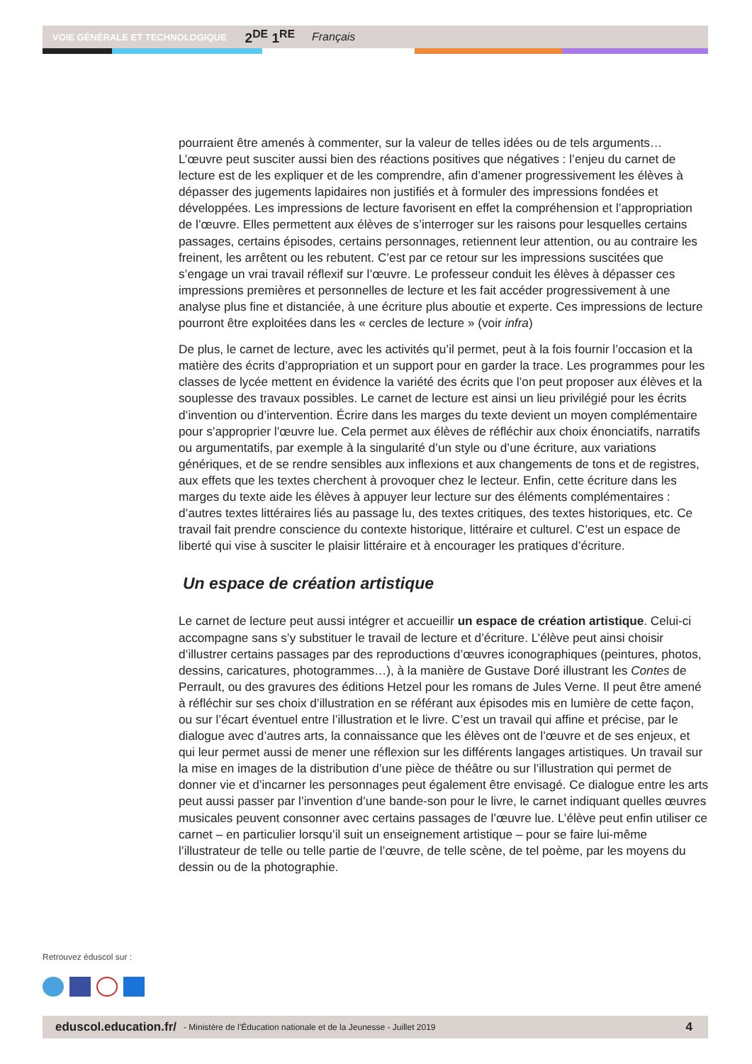VOIE GÉNÉRALE ET TECHNOLOGIQUE 2<sup>DE</sup> 1<sup>RE</sup> Français
pourraient être amenés à commenter, sur la valeur de telles idées ou de tels arguments… L’œuvre peut susciter aussi bien des réactions positives que négatives : l’enjeu du carnet de lecture est de les expliquer et de les comprendre, afin d’amener progressivement les élèves à dépasser des jugements lapidaires non justifiés et à formuler des impressions fondées et développées. Les impressions de lecture favorisent en effet la compréhension et l’appropriation de l’œuvre. Elles permettent aux élèves de s’interroger sur les raisons pour lesquelles certains passages, certains épisodes, certains personnages, retiennent leur attention, ou au contraire les freinent, les arrêtent ou les rebutent. C’est par ce retour sur les impressions suscitées que s’engage un vrai travail réflexif sur l’œuvre. Le professeur conduit les élèves à dépasser ces impressions premières et personnelles de lecture et les fait accéder progressivement à une analyse plus fine et distanciée, à une écriture plus aboutie et experte. Ces impressions de lecture pourront être exploitées dans les « cercles de lecture » (voir infra)
De plus, le carnet de lecture, avec les activités qu’il permet, peut à la fois fournir l’occasion et la matière des écrits d’appropriation et un support pour en garder la trace. Les programmes pour les classes de lycée mettent en évidence la variété des écrits que l’on peut proposer aux élèves et la souplesse des travaux possibles. Le carnet de lecture est ainsi un lieu privilégié pour les écrits d’invention ou d’intervention. Écrire dans les marges du texte devient un moyen complémentaire pour s’approprier l’œuvre lue. Cela permet aux élèves de réfléchir aux choix énonciatifs, narratifs ou argumentatifs, par exemple à la singularité d’un style ou d’une écriture, aux variations génériques, et de se rendre sensibles aux inflexions et aux changements de tons et de registres, aux effets que les textes cherchent à provoquer chez le lecteur. Enfin, cette écriture dans les marges du texte aide les élèves à appuyer leur lecture sur des éléments complémentaires : d’autres textes littéraires liés au passage lu, des textes critiques, des textes historiques, etc. Ce travail fait prendre conscience du contexte historique, littéraire et culturel. C’est un espace de liberté qui vise à susciter le plaisir littéraire et à encourager les pratiques d’écriture.
Un espace de création artistique
Le carnet de lecture peut aussi intégrer et accueillir un espace de création artistique. Celui-ci accompagne sans s’y substituer le travail de lecture et d’écriture. L’élève peut ainsi choisir d’illustrer certains passages par des reproductions d’œuvres iconographiques (peintures, photos, dessins, caricatures, photogrammes…), à la manière de Gustave Doré illustrant les Contes de Perrault, ou des gravures des éditions Hetzel pour les romans de Jules Verne. Il peut être amené à réfléchir sur ses choix d’illustration en se référant aux épisodes mis en lumière de cette façon, ou sur l’écart éventuel entre l’illustration et le livre. C’est un travail qui affine et précise, par le dialogue avec d’autres arts, la connaissance que les élèves ont de l’œuvre et de ses enjeux, et qui leur permet aussi de mener une réflexion sur les différents langages artistiques. Un travail sur la mise en images de la distribution d’une pièce de théâtre ou sur l’illustration qui permet de donner vie et d’incarner les personnages peut également être envisagé. Ce dialogue entre les arts peut aussi passer par l’invention d’une bande-son pour le livre, le carnet indiquant quelles œuvres musicales peuvent consonner avec certains passages de l’œuvre lue. L’élève peut enfin utiliser ce carnet – en particulier lorsqu’il suit un enseignement artistique – pour se faire lui-même l’illustrateur de telle ou telle partie de l’œuvre, de telle scène, de tel poème, par les moyens du dessin ou de la photographie.
Retrouvez éduscol sur :
eduscol.education.fr/ - Ministère de l’Éducation nationale et de la Jeunesse - Juillet 2019 4